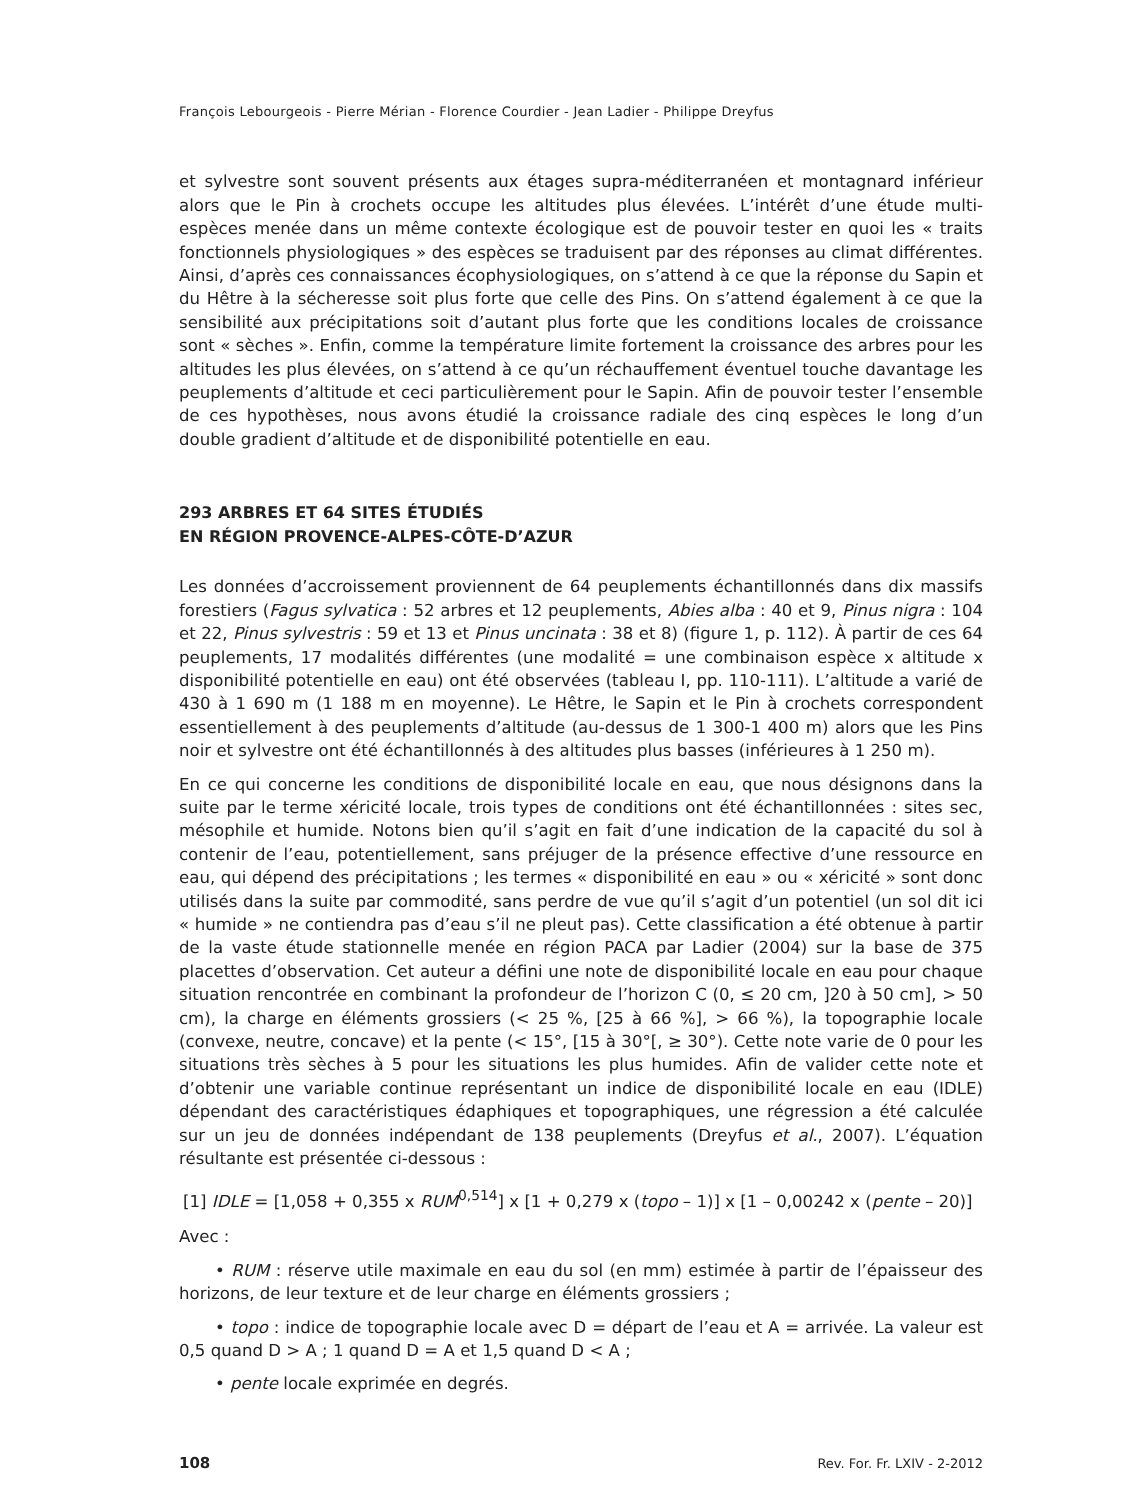François Lebourgeois - Pierre Mérian - Florence Courdier - Jean Ladier - Philippe Dreyfus
et sylvestre sont souvent présents aux étages supra-méditerranéen et montagnard inférieur alors que le Pin à crochets occupe les altitudes plus élevées. L’intérêt d’une étude multi-espèces menée dans un même contexte écologique est de pouvoir tester en quoi les « traits fonctionnels physiologiques » des espèces se traduisent par des réponses au climat différentes. Ainsi, d’après ces connaissances écophysiologiques, on s’attend à ce que la réponse du Sapin et du Hêtre à la sécheresse soit plus forte que celle des Pins. On s’attend également à ce que la sensibilité aux précipitations soit d’autant plus forte que les conditions locales de croissance sont « sèches ». Enfin, comme la température limite fortement la croissance des arbres pour les altitudes les plus élevées, on s’attend à ce qu’un réchauffement éventuel touche davantage les peuplements d’altitude et ceci particulièrement pour le Sapin. Afin de pouvoir tester l’ensemble de ces hypothèses, nous avons étudié la croissance radiale des cinq espèces le long d’un double gradient d’altitude et de disponibilité potentielle en eau.
293 ARBRES ET 64 SITES ÉTUDIÉS
EN RÉGION PROVENCE-ALPES-CÔTE-D’AZUR
Les données d’accroissement proviennent de 64 peuplements échantillonnés dans dix massifs forestiers (Fagus sylvatica : 52 arbres et 12 peuplements, Abies alba : 40 et 9, Pinus nigra : 104 et 22, Pinus sylvestris : 59 et 13 et Pinus uncinata : 38 et 8) (figure 1, p. 112). À partir de ces 64 peuplements, 17 modalités différentes (une modalité = une combinaison espèce x altitude x disponibilité potentielle en eau) ont été observées (tableau I, pp. 110-111). L’altitude a varié de 430 à 1 690 m (1 188 m en moyenne). Le Hêtre, le Sapin et le Pin à crochets correspondent essentiellement à des peuplements d’altitude (au-dessus de 1 300-1 400 m) alors que les Pins noir et sylvestre ont été échantillonnés à des altitudes plus basses (inférieures à 1 250 m).
En ce qui concerne les conditions de disponibilité locale en eau, que nous désignons dans la suite par le terme xéricité locale, trois types de conditions ont été échantillonnées : sites sec, mésophile et humide. Notons bien qu’il s’agit en fait d’une indication de la capacité du sol à contenir de l’eau, potentiellement, sans préjuger de la présence effective d’une ressource en eau, qui dépend des précipitations ; les termes « disponibilité en eau » ou « xéricité » sont donc utilisés dans la suite par commodité, sans perdre de vue qu’il s’agit d’un potentiel (un sol dit ici « humide » ne contiendra pas d’eau s’il ne pleut pas). Cette classification a été obtenue à partir de la vaste étude stationnelle menée en région PACA par Ladier (2004) sur la base de 375 placettes d’observation. Cet auteur a défini une note de disponibilité locale en eau pour chaque situation rencontrée en combinant la profondeur de l’horizon C (0, ≤ 20 cm, ]20 à 50 cm], > 50 cm), la charge en éléments grossiers (< 25 %, [25 à 66 %], > 66 %), la topographie locale (convexe, neutre, concave) et la pente (< 15°, [15 à 30°[, ≥ 30°). Cette note varie de 0 pour les situations très sèches à 5 pour les situations les plus humides. Afin de valider cette note et d’obtenir une variable continue représentant un indice de disponibilité locale en eau (IDLE) dépendant des caractéristiques édaphiques et topographiques, une régression a été calculée sur un jeu de données indépendant de 138 peuplements (Dreyfus et al., 2007). L’équation résultante est présentée ci-dessous :
[1] IDLE = [1,058 + 0,355 x RUM<sup>0,514</sup>] x [1 + 0,279 x (topo – 1)] x [1 – 0,00242 x (pente – 20)]
Avec :
• RUM : réserve utile maximale en eau du sol (en mm) estimée à partir de l’épaisseur des horizons, de leur texture et de leur charge en éléments grossiers ;
• topo : indice de topographie locale avec D = départ de l’eau et A = arrivée. La valeur est 0,5 quand D > A ; 1 quand D = A et 1,5 quand D < A ;
• pente locale exprimée en degrés.
108 Rev. For. Fr. LXIV - 2-2012